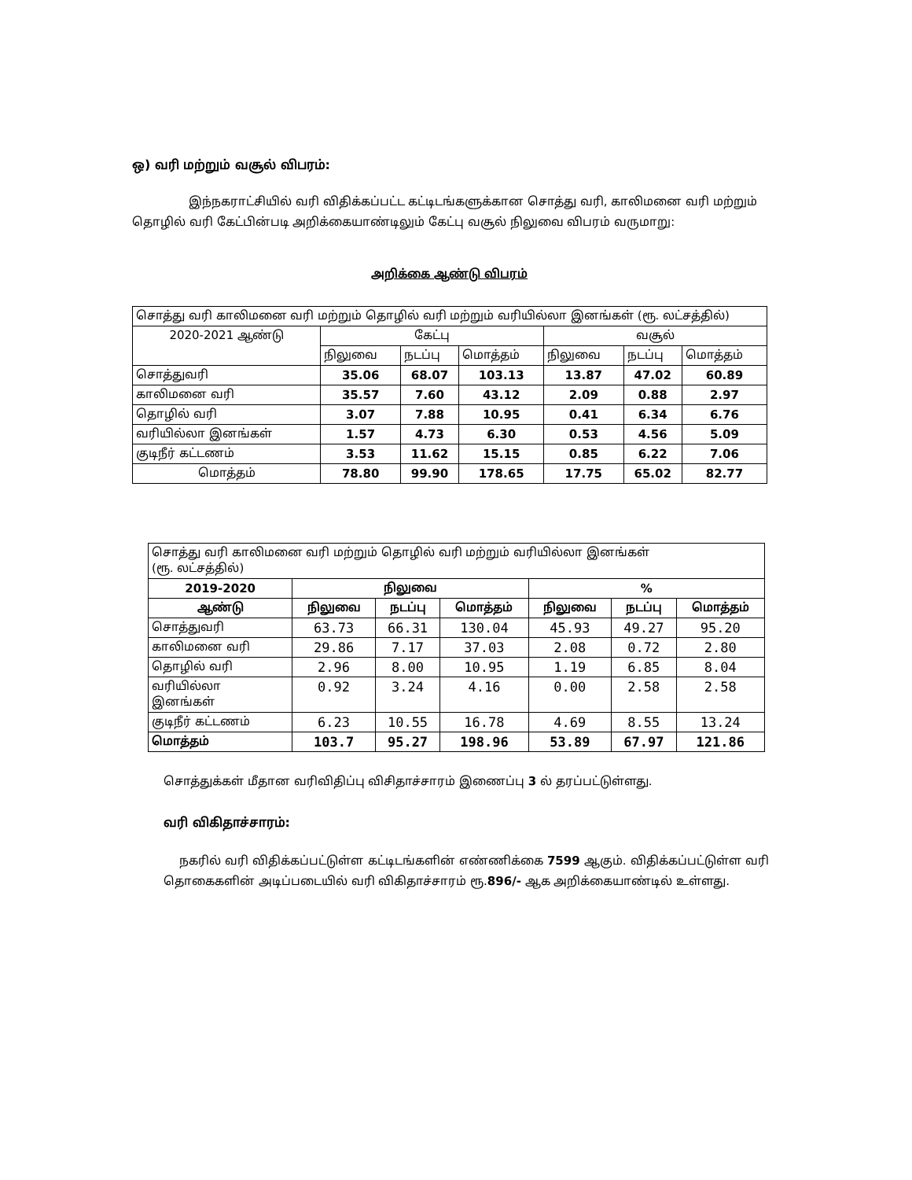ஒ) வரி மற்றும் வசூல் விபரம்:
இந்நகராட்சியில் வரி விதிக்கப்பட்ட கட்டிடங்களுக்கான சொத்து வரி, காலிமனை வரி மற்றும் தொழில் வரி கேட்பின்படி அறிக்கையாண்டிலும் கேட்பு வசூல் நிலுவை விபரம் வருமாறு:
அறிக்கை ஆண்டு விபரம்
| சொத்து வரி காலிமனை வரி மற்றும் தொழில் வரி மற்றும் வரியில்லா இனங்கள் (ரூ. லட்சத்தில்) | | | | | | |
| 2020-2021 ஆண்டு | கேட்பு | | | வசூல் | | |
| | நிலுவை | நடப்பு | மொத்தம் | நிலுவை | நடப்பு | மொத்தம் |
| சொத்துவரி | 35.06 | 68.07 | 103.13 | 13.87 | 47.02 | 60.89 |
| காலிமனை வரி | 35.57 | 7.60 | 43.12 | 2.09 | 0.88 | 2.97 |
| தொழில் வரி | 3.07 | 7.88 | 10.95 | 0.41 | 6.34 | 6.76 |
| வரியில்லா இனங்கள் | 1.57 | 4.73 | 6.30 | 0.53 | 4.56 | 5.09 |
| குடிநீர் கட்டணம் | 3.53 | 11.62 | 15.15 | 0.85 | 6.22 | 7.06 |
| மொத்தம் | 78.80 | 99.90 | 178.65 | 17.75 | 65.02 | 82.77 |
| சொத்து வரி காலிமனை வரி மற்றும் தொழில் வரி மற்றும் வரியில்லா இனங்கள் (ரூ. லட்சத்தில்) | | | | | | |
| 2019-2020 | நிலுவை | | | % | | |
| ஆண்டு | நிலுவை | நடப்பு | மொத்தம் | நிலுவை | நடப்பு | மொத்தம் |
| சொத்துவரி | 63.73 | 66.31 | 130.04 | 45.93 | 49.27 | 95.20 |
| காலிமனை வரி | 29.86 | 7.17 | 37.03 | 2.08 | 0.72 | 2.80 |
| தொழில் வரி | 2.96 | 8.00 | 10.95 | 1.19 | 6.85 | 8.04 |
| வரியில்லா இனங்கள் | 0.92 | 3.24 | 4.16 | 0.00 | 2.58 | 2.58 |
| குடிநீர் கட்டணம் | 6.23 | 10.55 | 16.78 | 4.69 | 8.55 | 13.24 |
| மொத்தம் | 103.7 | 95.27 | 198.96 | 53.89 | 67.97 | 121.86 |
சொத்துக்கள் மீதான வரிவிதிப்பு விசிதாச்சாரம் இணைப்பு 3 ல் தரப்பட்டுள்ளது.
வரி விகிதாச்சாரம்:
நகரில் வரி விதிக்கப்பட்டுள்ள கட்டிடங்களின் எண்ணிக்கை 7599 ஆகும். விதிக்கப்பட்டுள்ள வரி தொகைகளின் அடிப்படையில் வரி விகிதாச்சாரம் ரூ.896/- ஆக அறிக்கையாண்டில் உள்ளது.